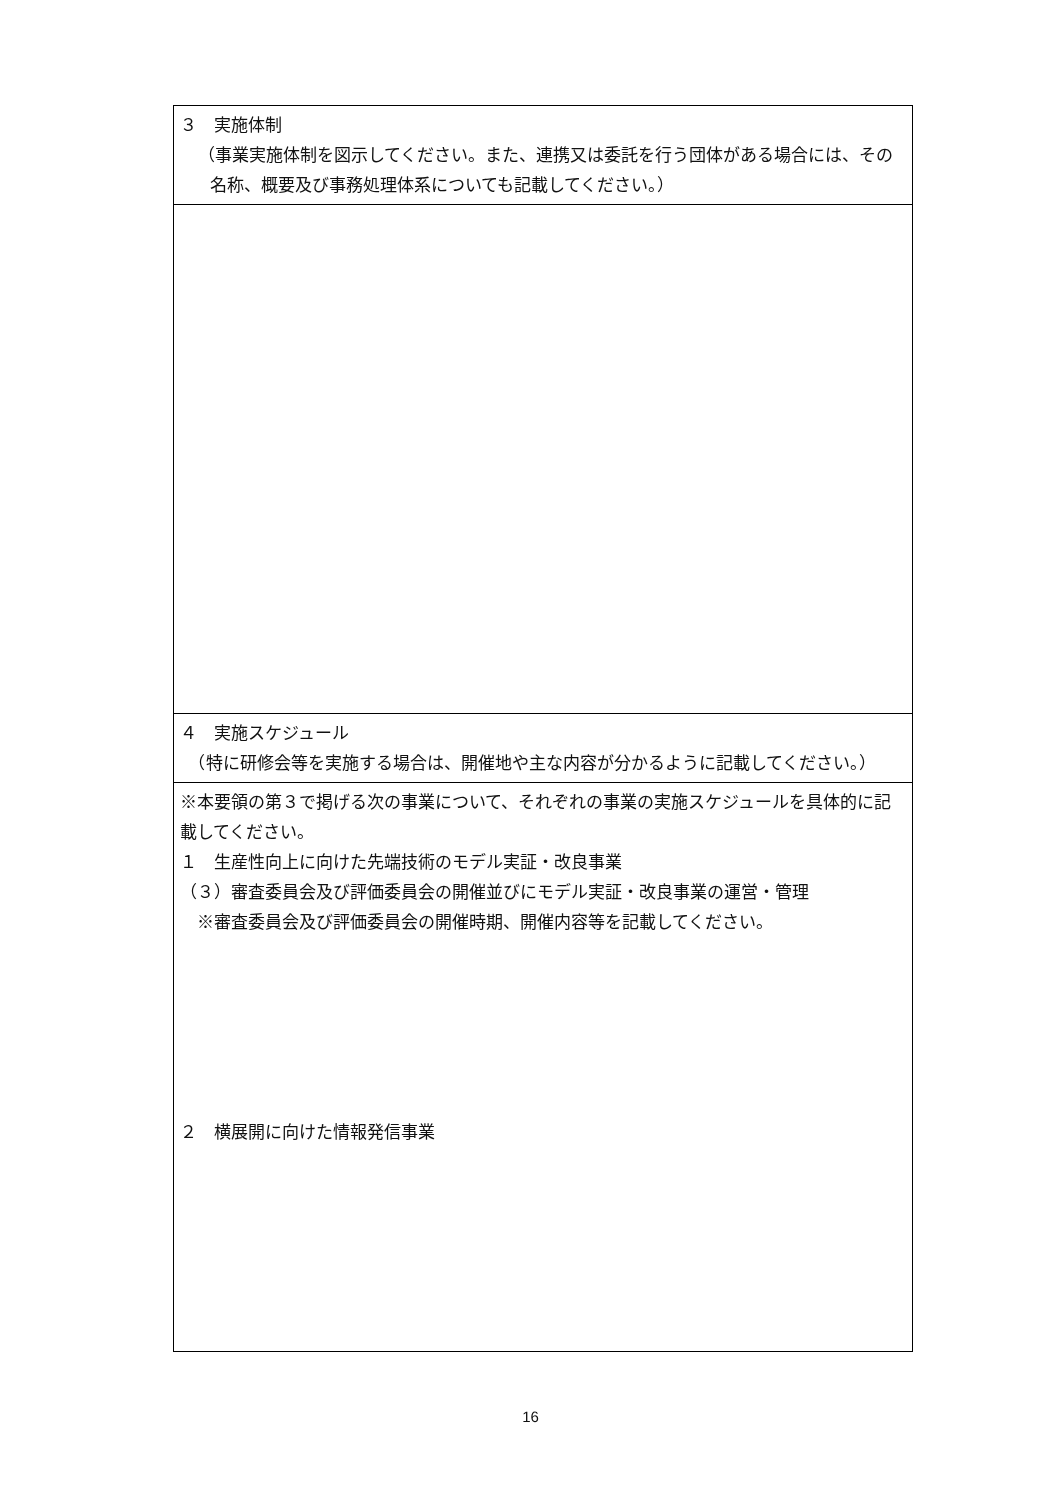| ３ 実施体制 （事業実施体制を図示してください。また、連携又は委託を行う団体がある場合には、その名称、概要及び事務処理体系についても記載してください。） |
| ４ 実施スケジュール （特に研修会等を実施する場合は、開催地や主な内容が分かるように記載してください。） |
| ※本要領の第３で掲げる次の事業について、それぞれの事業の実施スケジュールを具体的に記載してください。 １ 生産性向上に向けた先端技術のモデル実証・改良事業 （３）審査委員会及び評価委員会の開催並びにモデル実証・改良事業の運営・管理 ※審査委員会及び評価委員会の開催時期、開催内容等を記載してください。 ２ 横展開に向けた情報発信事業 |
16